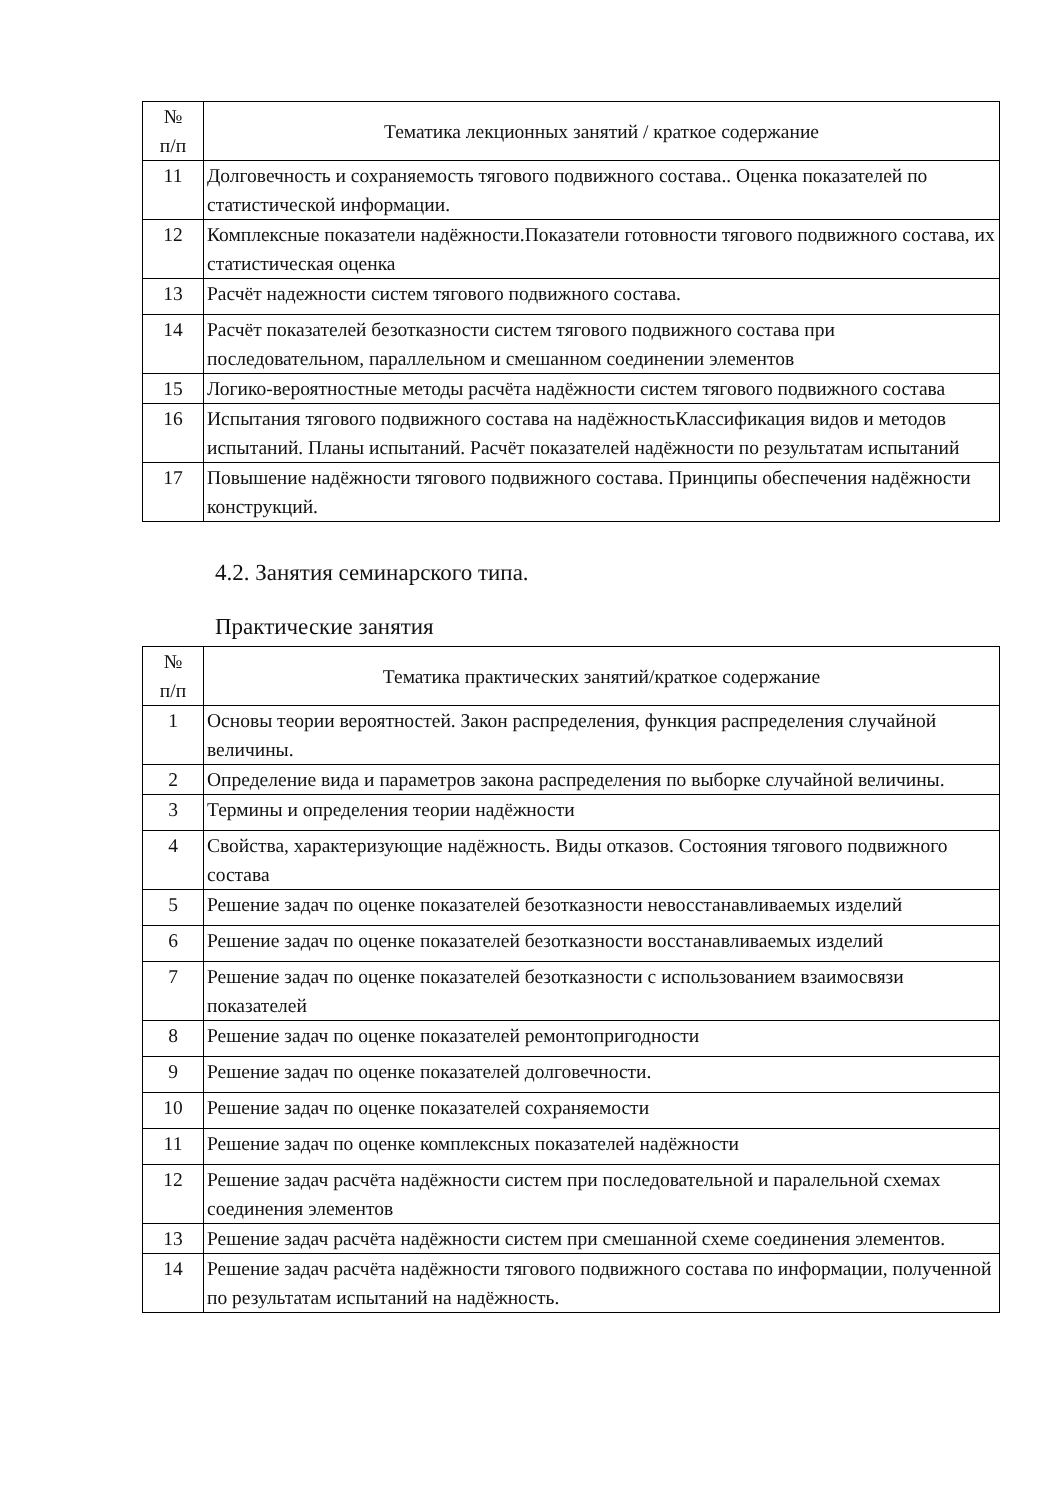| № п/п | Тематика лекционных занятий / краткое содержание |
| --- | --- |
| 11 | Долговечность и сохраняемость тягового подвижного состава.. Оценка показателей по статистической информации. |
| 12 | Комплексные показатели надёжности.Показатели готовности тягового подвижного состава, их статистическая оценка |
| 13 | Расчёт надежности систем тягового подвижного состава. |
| 14 | Расчёт показателей безотказности систем тягового подвижного состава при последовательном, параллельном и смешанном соединении элементов |
| 15 | Логико-вероятностные методы расчёта надёжности систем тягового подвижного состава |
| 16 | Испытания тягового подвижного состава на надёжностьКлассификация видов и методов испытаний. Планы испытаний. Расчёт показателей надёжности по результатам испытаний |
| 17 | Повышение надёжности тягового подвижного состава. Принципы обеспечения надёжности конструкций. |
4.2. Занятия семинарского типа.
Практические занятия
| № п/п | Тематика практических занятий/краткое содержание |
| --- | --- |
| 1 | Основы теории вероятностей. Закон распределения, функция распределения случайной величины. |
| 2 | Определение вида и параметров закона распределения по выборке случайной величины. |
| 3 | Термины и определения теории надёжности |
| 4 | Свойства, характеризующие надёжность. Виды отказов. Состояния тягового подвижного состава |
| 5 | Решение задач по оценке показателей безотказности невосстанавливаемых изделий |
| 6 | Решение задач по оценке показателей безотказности восстанавливаемых изделий |
| 7 | Решение задач по оценке показателей безотказности с использованием взаимосвязи показателей |
| 8 | Решение задач по оценке показателей ремонтопригодности |
| 9 | Решение задач по оценке показателей долговечности. |
| 10 | Решение задач по оценке показателей сохраняемости |
| 11 | Решение задач по оценке комплексных показателей надёжности |
| 12 | Решение задач расчёта надёжности систем при последовательной и паралельной схемах соединения элементов |
| 13 | Решение задач расчёта надёжности систем при смешанной схеме соединения элементов. |
| 14 | Решение задач расчёта надёжности тягового подвижного состава по информации, полученной по результатам испытаний на надёжность. |